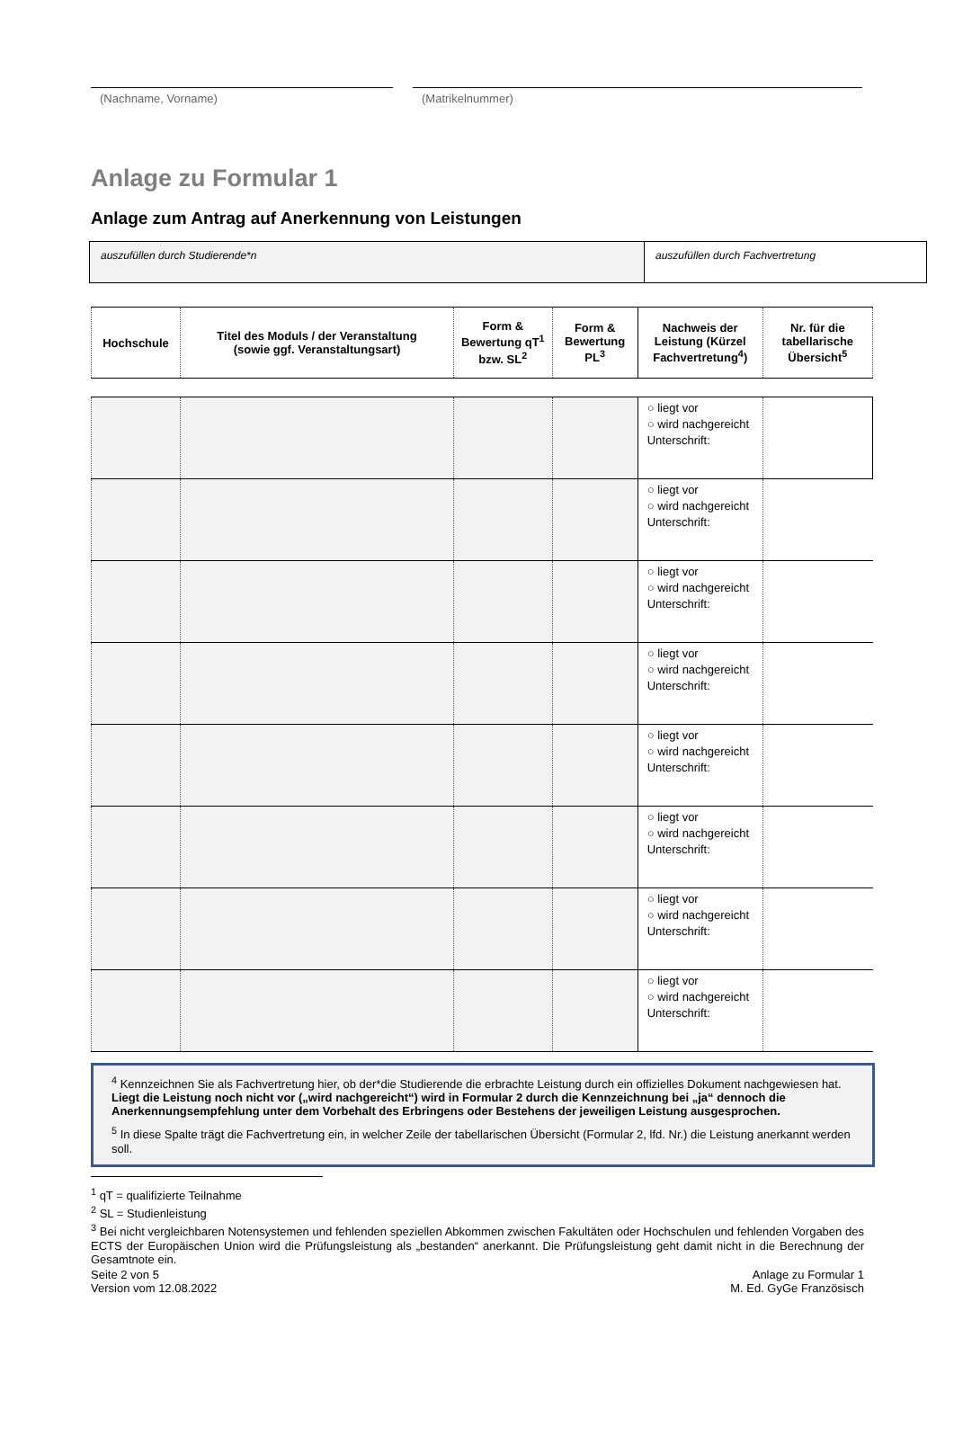(Nachname, Vorname) (Matrikelnummer)
Anlage zu Formular 1
Anlage zum Antrag auf Anerkennung von Leistungen
auszufüllen durch Studierende*n auszufüllen durch Fachvertretung
| Hochschule | Titel des Moduls / der Veranstaltung (sowie ggf. Veranstaltungsart) | Form & Bewertung qT<sup>1</sup> bzw. SL<sup>2</sup> | Form & Bewertung PL<sup>3</sup> | Nachweis der Leistung (Kürzel Fachvertretung<sup>4</sup>) | Nr. für die tabellarische Übersicht<sup>5</sup> |
| --- | --- | --- | --- | --- | --- |
| | | | | ○ liegt vor ○ wird nachgereicht Unterschrift: | |
| | | | | ○ liegt vor ○ wird nachgereicht Unterschrift: | |
| | | | | ○ liegt vor ○ wird nachgereicht Unterschrift: | |
| | | | | ○ liegt vor ○ wird nachgereicht Unterschrift: | |
| | | | | ○ liegt vor ○ wird nachgereicht Unterschrift: | |
| | | | | ○ liegt vor ○ wird nachgereicht Unterschrift: | |
| | | | | ○ liegt vor ○ wird nachgereicht Unterschrift: | |
| | | | | ○ liegt vor ○ wird nachgereicht Unterschrift: | |
<sup>4</sup> Kennzeichnen Sie als Fachvertretung hier, ob der*die Studierende die erbrachte Leistung durch ein offizielles Dokument nach­gewiesen hat.
Liegt die Leistung noch nicht vor („wird nachgereicht“) wird in Formular 2 durch die Kennzeichnung bei „ja“ dennoch die Anerkennungsempfehlung unter dem Vorbehalt des Erbringens oder Bestehens der jeweiligen Leistung ausgesprochen.
<sup>5</sup> In diese Spalte trägt die Fachvertretung ein, in welcher Zeile der tabellarischen Übersicht (Formular 2, lfd. Nr.) die Leistung anerkannt werden soll.
<sup>1</sup> qT = qualifizierte Teilnahme
<sup>2</sup> SL = Studienleistung
<sup>3</sup> Bei nicht vergleichbaren Notensystemen und fehlenden speziellen Abkommen zwischen Fakultäten oder Hochschulen und fehlenden Vorgaben des ECTS der Europäischen Union wird die Prüfungsleistung als „bestanden“ anerkannt. Die Prüfungsleistung geht damit nicht in die Berechnung der Gesamtnote ein.
Seite 2 von 5
Version vom 12.08.2022
Anlage zu Formular 1
M. Ed. GyGe Französisch